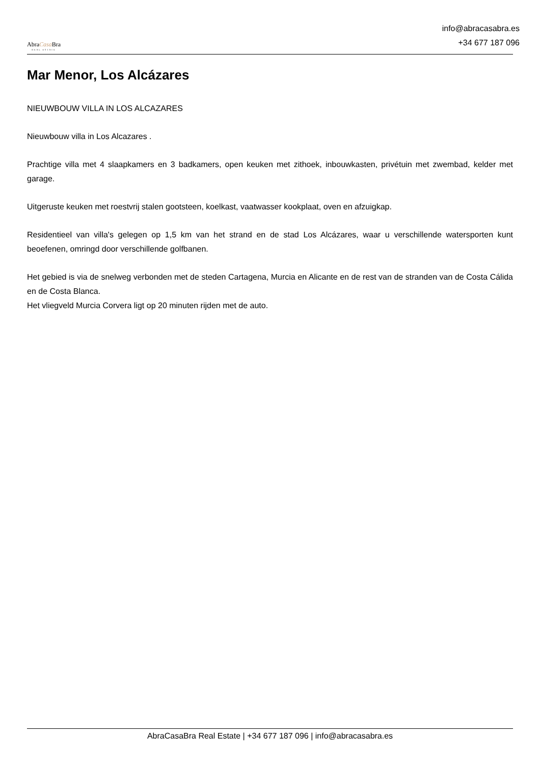AbraCasa Bra
REAL ESTATE
info@abracasabra.es
+34 677 187 096
Mar Menor, Los Alcázares
NIEUWBOUW VILLA IN LOS ALCAZARES
Nieuwbouw villa in Los Alcazares .
Prachtige villa met 4 slaapkamers en 3 badkamers, open keuken met zithoek, inbouwkasten, privétuin met zwembad, kelder met garage.
Uitgeruste keuken met roestvrij stalen gootsteen, koelkast, vaatwasser kookplaat, oven en afzuigkap.
Residentieel van villa's gelegen op 1,5 km van het strand en de stad Los Alcázares, waar u verschillende watersporten kunt beoefenen, omringd door verschillende golfbanen.
Het gebied is via de snelweg verbonden met de steden Cartagena, Murcia en Alicante en de rest van de stranden van de Costa Cálida en de Costa Blanca.
Het vliegveld Murcia Corvera ligt op 20 minuten rijden met de auto.
AbraCasaBra Real Estate | +34 677 187 096 | info@abracasabra.es